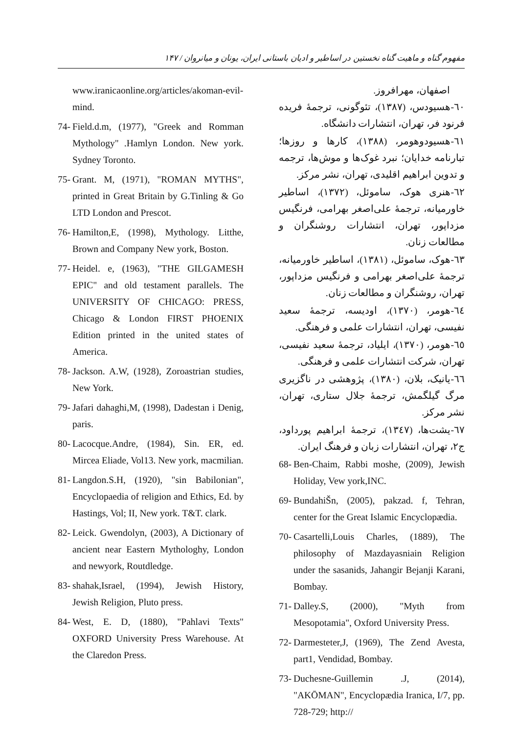مفهوم گناه و ماهیت گناه نخستین در اساطیر و ادیان باستانی ایران، یونان و میانروان / ۱۴۷
اصفهان، مهرافروز.
٦٠-هسیودس، (١٣٨٧)، تئوگونی، ترجمهٔ فریده فرنود فر، تهران، انتشارات دانشگاه.
٦١-هسیودوهومر، (١٣٨٨)، کارها و روزها؛ تبارنامه خدایان؛ نبرد غوک‌ها و موش‌ها، ترجمه و تدوین ابراهیم اقلیدی، تهران، نشر مرکز.
٦٢-هنری هوک، ساموئل، (١٣٧٢)، اساطیر خاورمیانه، ترجمهٔ علی‌اصغر بهرامی، فرنگیس مزداپور، تهران، انتشارات روشنگران و مطالعات زنان.
٦٣-هوک، ساموئل، (١٣٨١)، اساطیر خاورمیانه، ترجمهٔ علی‌اصغر بهرامی و فرنگیس مزداپور، تهران، روشنگران و مطالعات زنان.
٦٤-هومر، (١٣٧٠)، اودیسه، ترجمهٔ سعید نفیسی، تهران، انتشارات علمی و فرهنگی.
٦٥-هومر، (١٣٧٠)، ایلیاد، ترجمهٔ سعید نفیسی، تهران، شرکت انتشارات علمی و فرهنگی.
٦٦-یانیک، بلان، (١٣٨٠)، پژوهشی در ناگزیری مرگ گیلگمش، ترجمهٔ جلال ستاری، تهران، نشر مرکز.
٦٧-یشت‌ها، (١٣٤٧)، ترجمهٔ ابراهیم پورداود، ج٢، تهران، انتشارات زبان و فرهنگ ایران.
68- Ben-Chaim, Rabbi moshe, (2009), Jewish Holiday, Vew york,INC.
69- BundahiŠn, (2005), pakzad. f, Tehran, center for the Great Islamic Encyclopædia.
70- Casartelli,Louis Charles, (1889), The philosophy of Mazdayasniain Religion under the sasanids, Jahangir Bejanji Karani, Bombay.
71- Dalley.S, (2000), "Myth from Mesopotamia", Oxford University Press.
72- Darmesteter,J, (1969), The Zend Avesta, part1, Vendidad, Bombay.
73- Duchesne-Guillemin .J, (2014), "AKŌMAN", Encyclopædia Iranica, I/7, pp. 728-729; http://
www.iranicaonline.org/articles/akoman-evil-mind.
74- Field.d.m, (1977), "Greek and Romman Mythology" .Hamlyn London. New york. Sydney Toronto.
75- Grant. M, (1971), "ROMAN MYTHS", printed in Great Britain by G.Tinling & Go LTD London and Prescot.
76- Hamilton,E, (1998), Mythology. Litthe, Brown and Company New york, Boston.
77- Heidel. e, (1963), "THE GILGAMESH EPIC" and old testament parallels. The UNIVERSITY OF CHICAGO: PRESS, Chicago & London FIRST PHOENIX Edition printed in the united states of America.
78- Jackson. A.W, (1928), Zoroastrian studies, New York.
79- Jafari dahaghi,M, (1998), Dadestan i Denig, paris.
80- Lacocque.Andre, (1984), Sin. ER, ed. Mircea Eliade, Vol13. New york, macmilian.
81- Langdon.S.H, (1920), "sin Babilonian", Encyclopaedia of religion and Ethics, Ed. by Hastings, Vol; II, New york. T&T. clark.
82- Leick. Gwendolyn, (2003), A Dictionary of ancient near Eastern Mythologhy, London and newyork, Routdledge.
83- shahak,Israel, (1994), Jewish History, Jewish Religion, Pluto press.
84- West, E. D, (1880), "Pahlavi Texts" OXFORD University Press Warehouse. At the Claredon Press.